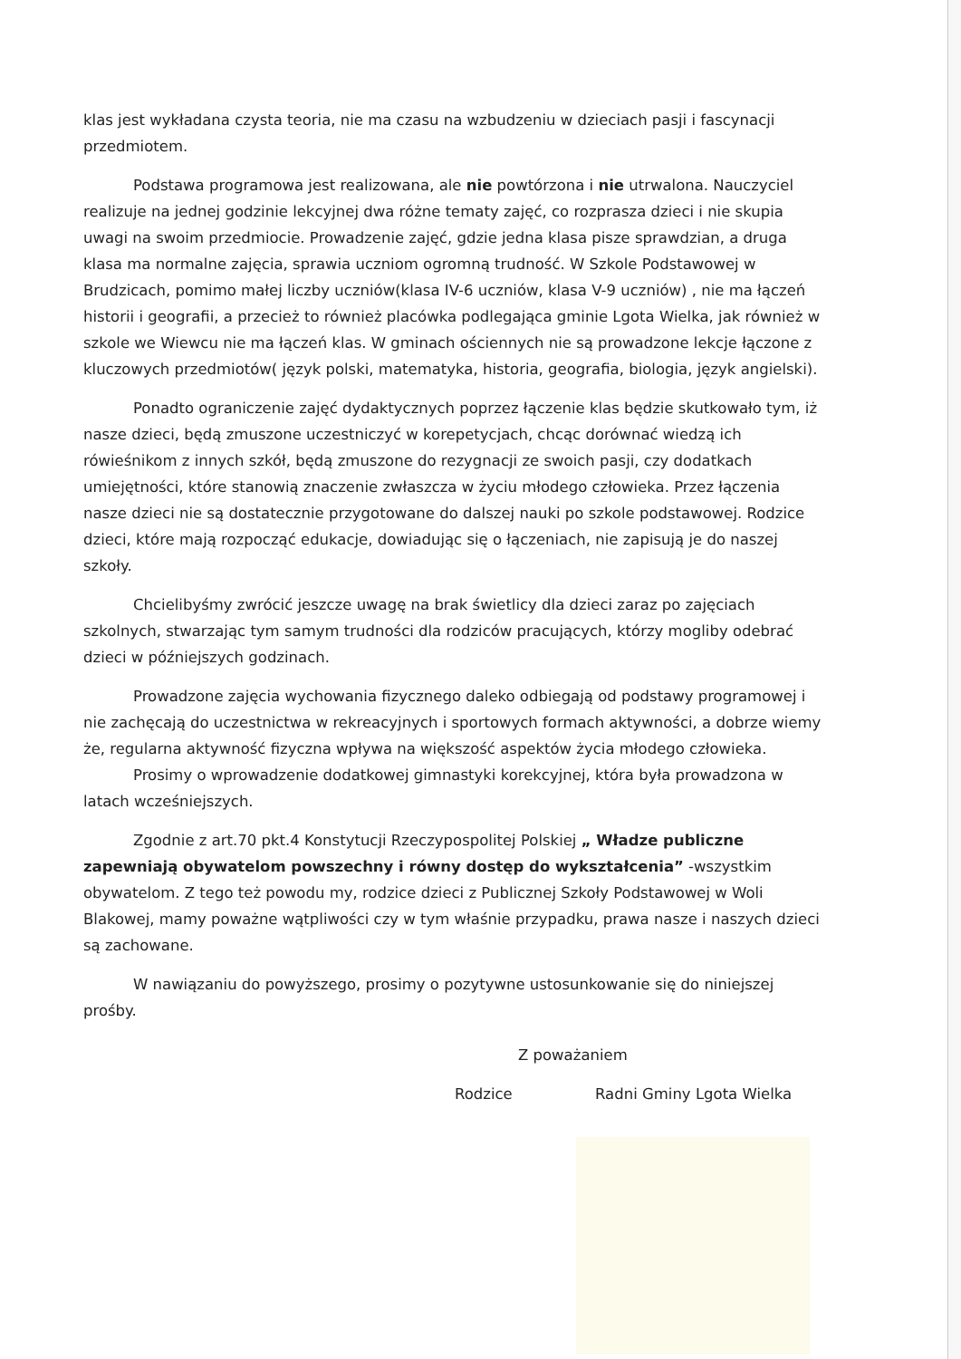klas jest wykładana czysta teoria, nie ma czasu na wzbudzeniu w dzieciach pasji i fascynacji przedmiotem.
Podstawa programowa jest realizowana, ale nie powtórzona i nie utrwalona. Nauczyciel realizuje na jednej godzinie lekcyjnej dwa różne tematy zajęć, co rozprasza dzieci i nie skupia uwagi na swoim przedmiocie. Prowadzenie zajęć, gdzie jedna klasa pisze sprawdzian, a druga klasa ma normalne zajęcia, sprawia uczniom ogromną trudność. W Szkole Podstawowej w Brudzicach, pomimo małej liczby uczniów(klasa IV-6 uczniów, klasa V-9 uczniów) , nie ma łączeń historii i geografii, a przecież to również placówka podlegająca gminie Lgota Wielka, jak również w szkole we Wiewcu nie ma łączeń klas. W gminach ościennych nie są prowadzone lekcje łączone z kluczowych przedmiotów( język polski, matematyka, historia, geografia, biologia, język angielski).
Ponadto ograniczenie zajęć dydaktycznych poprzez łączenie klas będzie skutkowało tym, iż nasze dzieci, będą zmuszone uczestniczyć w korepetycjach, chcąc dorównać wiedzą ich rówieśnikom z innych szkół, będą zmuszone do rezygnacji ze swoich pasji, czy dodatkach umiejętności, które stanowią znaczenie zwłaszcza w życiu młodego człowieka. Przez łączenia nasze dzieci nie są dostatecznie przygotowane do dalszej nauki po szkole podstawowej. Rodzice dzieci, które mają rozpocząć edukacje, dowiadując się o łączeniach, nie zapisują je do naszej szkoły.
Chcielibyśmy zwrócić jeszcze uwagę na brak świetlicy dla dzieci zaraz po zajęciach szkolnych, stwarzając tym samym trudności dla rodziców pracujących, którzy mogliby odebrać dzieci w późniejszych godzinach.
Prowadzone zajęcia wychowania fizycznego daleko odbiegają od podstawy programowej i nie zachęcają do uczestnictwa w rekreacyjnych i sportowych formach aktywności, a dobrze wiemy że, regularna aktywność fizyczna wpływa na większość aspektów życia młodego człowieka.
Prosimy o wprowadzenie dodatkowej gimnastyki korekcyjnej, która była prowadzona w latach wcześniejszych.
Zgodnie z art.70 pkt.4 Konstytucji Rzeczypospolitej Polskiej „ Władze publiczne zapewniają obywatelom powszechny i równy dostęp do wykształcenia” -wszystkim obywatelom. Z tego też powodu my, rodzice dzieci z Publicznej Szkoły Podstawowej w Woli Blakowej, mamy poważne wątpliwości czy w tym właśnie przypadku, prawa nasze i naszych dzieci są zachowane.
W nawiązaniu do powyższego, prosimy o pozytywne ustosunkowanie się do niniejszej prośby.
Z poważaniem
Rodzice Radni Gminy Lgota Wielka